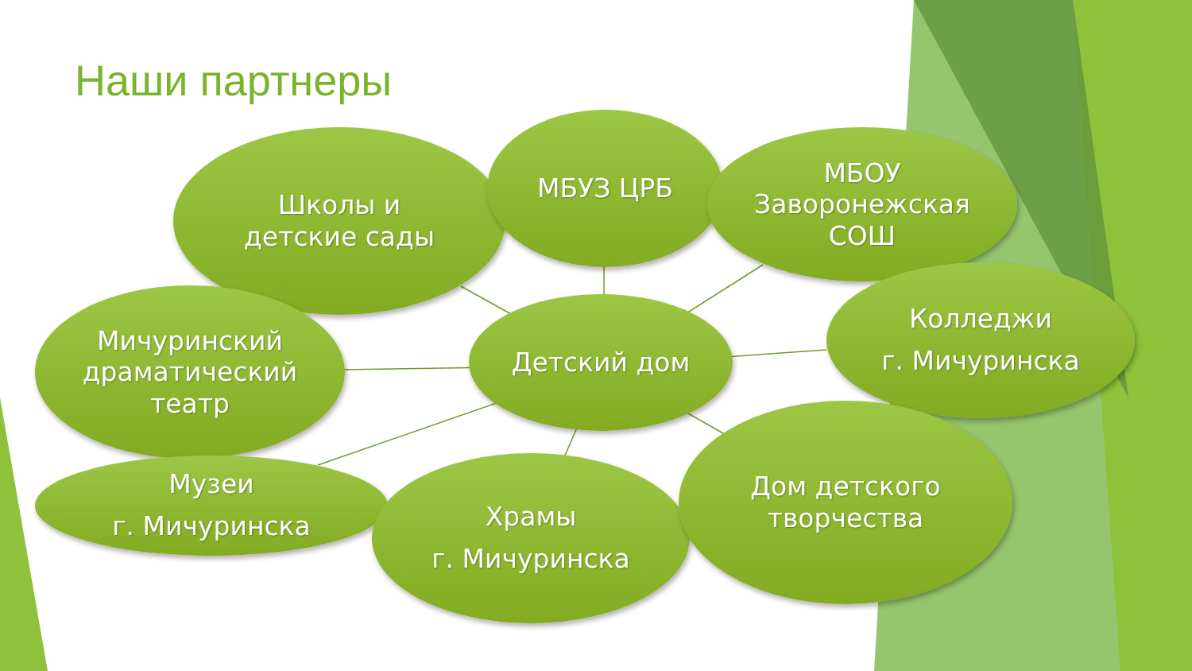Наши партнеры
Школы и
детские сады
МБУЗ ЦРБ
МБОУ
Заворонежская
СОШ
Колледжи
г. Мичуринска
Мичуринский
драматический
театр
Детский дом
Музеи
г. Мичуринска
Храмы
г. Мичуринска
Дом детского
творчества